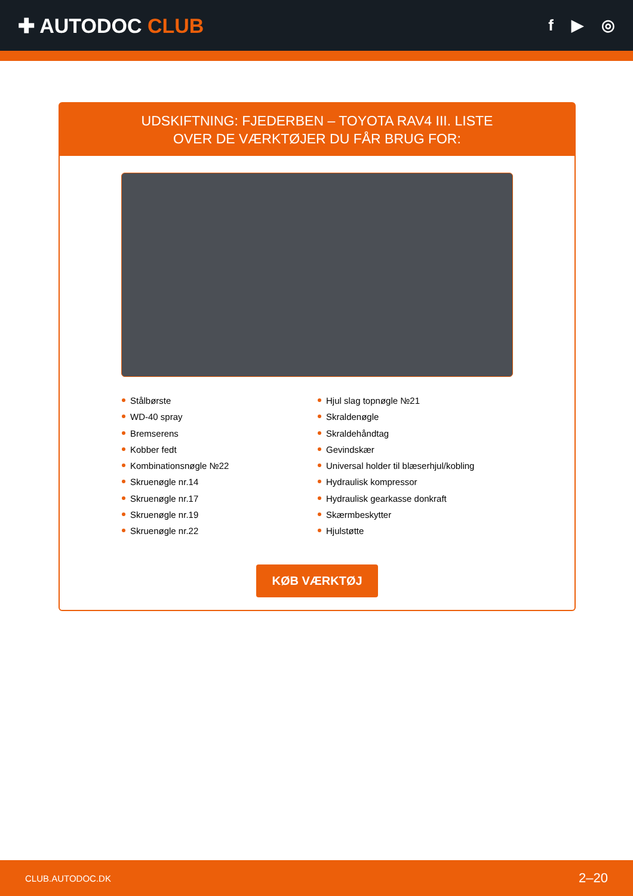✚ AUTODOC CLUB
f ▶ ◎
UDSKIFTNING: FJEDERBEN – TOYOTA RAV4 III. LISTE
OVER DE VÆRKTØJER DU FÅR BRUG FOR:
Stålbørste
WD-40 spray
Bremserens
Kobber fedt
Kombinationsnøgle №22
Skruenøgle nr.14
Skruenøgle nr.17
Skruenøgle nr.19
Skruenøgle nr.22
Hjul slag topnøgle №21
Skraldenøgle
Skraldehåndtag
Gevindskær
Universal holder til blæserhjul/kobling
Hydraulisk kompressor
Hydraulisk gearkasse donkraft
Skærmbeskytter
Hjulstøtte
KØB VÆRKTØJ
CLUB.AUTODOC.DK 2–20